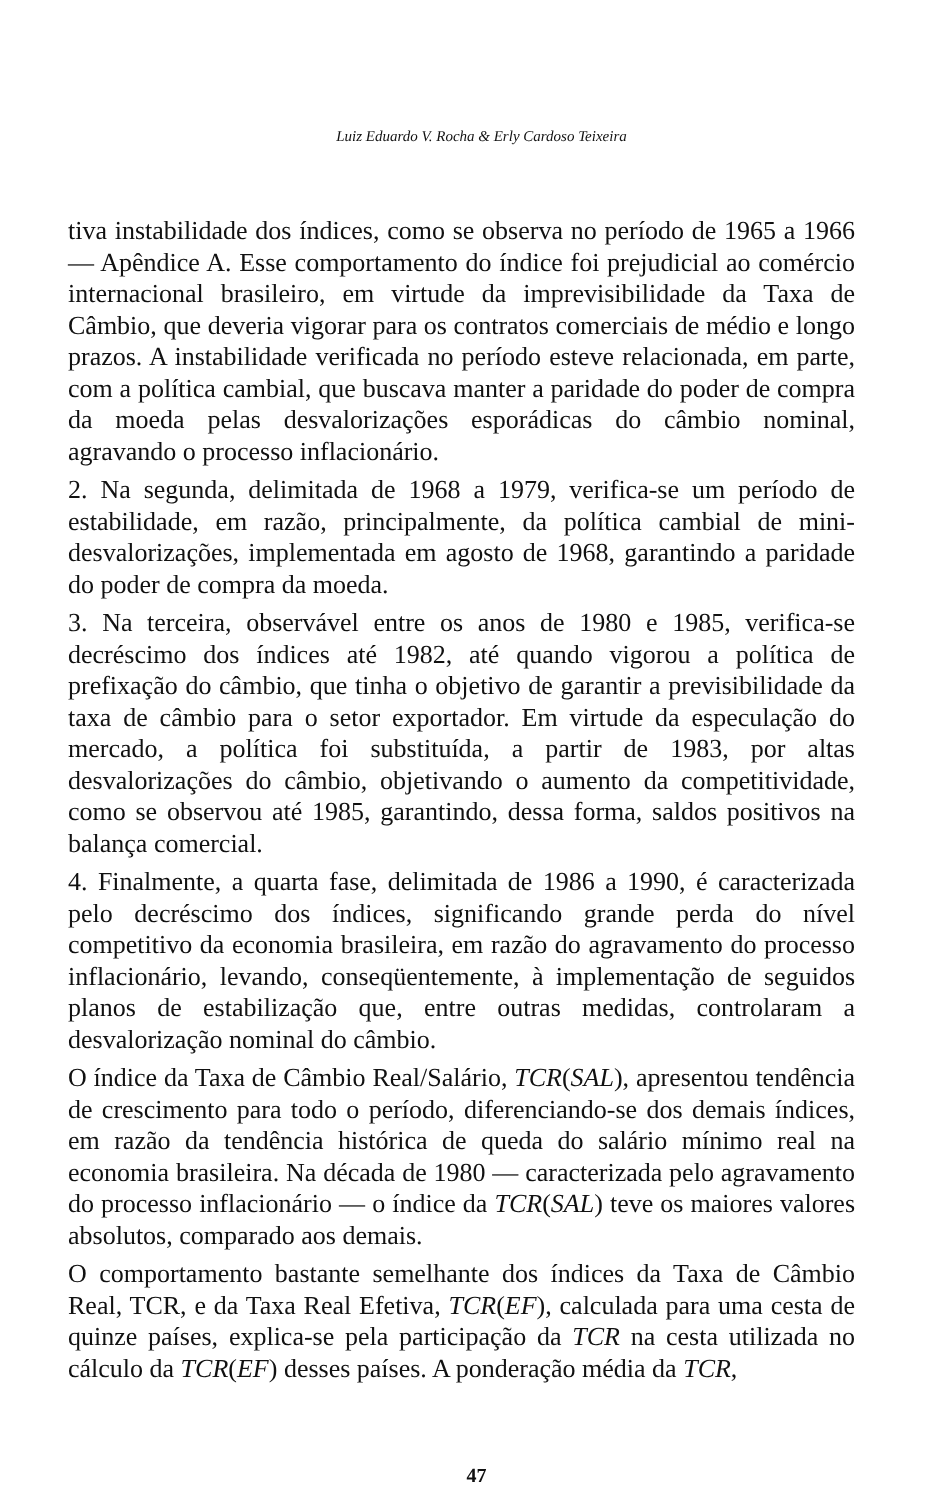Luiz Eduardo V. Rocha & Erly Cardoso Teixeira
tiva instabilidade dos índices, como se observa no período de 1965 a 1966 — Apêndice A. Esse comportamento do índice foi prejudicial ao comércio internacional brasileiro, em virtude da imprevisibilidade da Taxa de Câmbio, que deveria vigorar para os contratos comerciais de médio e longo prazos. A instabilidade verificada no período esteve relacionada, em parte, com a política cambial, que buscava manter a paridade do poder de compra da moeda pelas desvalorizações esporádicas do câmbio nominal, agravando o processo inflacionário.
2. Na segunda, delimitada de 1968 a 1979, verifica-se um período de estabilidade, em razão, principalmente, da política cambial de mini-desvalorizações, implementada em agosto de 1968, garantindo a paridade do poder de compra da moeda.
3. Na terceira, observável entre os anos de 1980 e 1985, verifica-se decréscimo dos índices até 1982, até quando vigorou a política de prefixação do câmbio, que tinha o objetivo de garantir a previsibilidade da taxa de câmbio para o setor exportador. Em virtude da especulação do mercado, a política foi substituída, a partir de 1983, por altas desvalorizações do câmbio, objetivando o aumento da competitividade, como se observou até 1985, garantindo, dessa forma, saldos positivos na balança comercial.
4. Finalmente, a quarta fase, delimitada de 1986 a 1990, é caracterizada pelo decréscimo dos índices, significando grande perda do nível competitivo da economia brasileira, em razão do agravamento do processo inflacionário, levando, conseqüentemente, à implementação de seguidos planos de estabilização que, entre outras medidas, controlaram a desvalorização nominal do câmbio.
O índice da Taxa de Câmbio Real/Salário, TCR(SAL), apresentou tendência de crescimento para todo o período, diferenciando-se dos demais índices, em razão da tendência histórica de queda do salário mínimo real na economia brasileira. Na década de 1980 — caracterizada pelo agravamento do processo inflacionário — o índice da TCR(SAL) teve os maiores valores absolutos, comparado aos demais.
O comportamento bastante semelhante dos índices da Taxa de Câmbio Real, TCR, e da Taxa Real Efetiva, TCR(EF), calculada para uma cesta de quinze países, explica-se pela participação da TCR na cesta utilizada no cálculo da TCR(EF) desses países. A ponderação média da TCR,
47